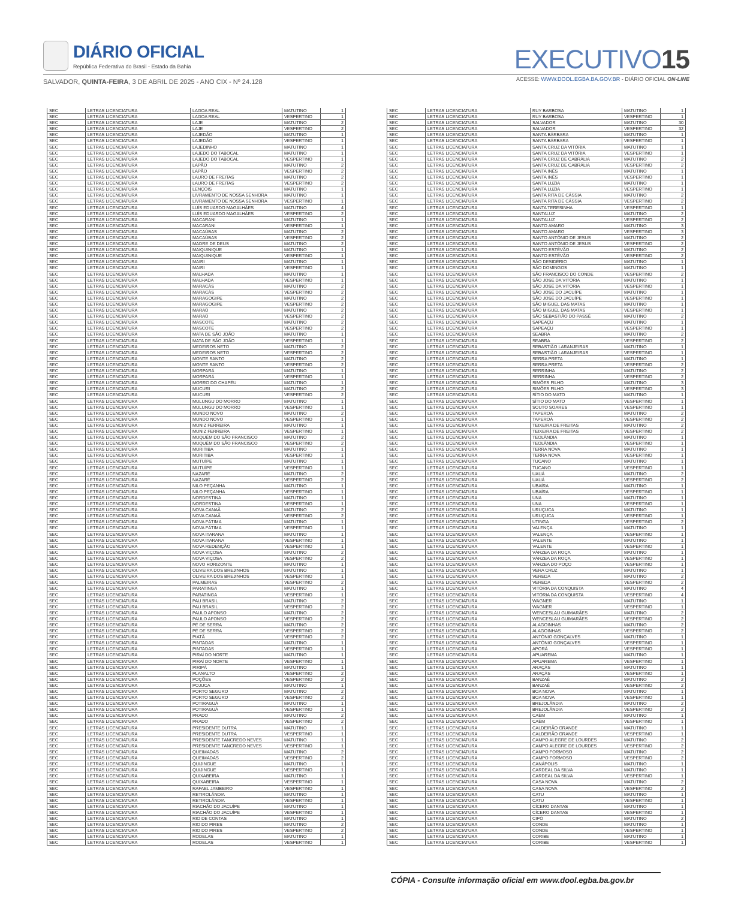DIÁRIO OFICIAL
República Federativa do Brasil - Estado da Bahia
EXECUTIVO15
SALVADOR, QUINTA-FEIRA, 3 DE ABRIL DE 2025 - ANO CIX - Nº 24.128
ACESSE: WWW.DOOL.EGBA.BA.GOV.BR - DIÁRIO OFICIAL ON-LINE
| SEC | LETRAS LICENCIATURA | LAGOA REAL | MATUTINO | 1 |
| SEC | LETRAS LICENCIATURA | LAGOA REAL | VESPERTINO | 1 |
| SEC | LETRAS LICENCIATURA | LAJE | MATUTINO | 2 |
| SEC | LETRAS LICENCIATURA | LAJE | VESPERTINO | 2 |
| SEC | LETRAS LICENCIATURA | LAJEDÃO | MATUTINO | 1 |
| SEC | LETRAS LICENCIATURA | LAJEDÃO | VESPERTINO | 1 |
| SEC | LETRAS LICENCIATURA | LAJEDINHO | MATUTINO | 1 |
| SEC | LETRAS LICENCIATURA | LAJEDO DO TABOCAL | MATUTINO | 1 |
| SEC | LETRAS LICENCIATURA | LAJEDO DO TABOCAL | VESPERTINO | 1 |
| SEC | LETRAS LICENCIATURA | LAPÃO | MATUTINO | 2 |
| SEC | LETRAS LICENCIATURA | LAPÃO | VESPERTINO | 2 |
| SEC | LETRAS LICENCIATURA | LAURO DE FREITAS | MATUTINO | 2 |
| SEC | LETRAS LICENCIATURA | LAURO DE FREITAS | VESPERTINO | 2 |
| SEC | LETRAS LICENCIATURA | LENÇÓIS | MATUTINO | 1 |
| SEC | LETRAS LICENCIATURA | LIVRAMENTO DE NOSSA SENHORA | MATUTINO | 1 |
| SEC | LETRAS LICENCIATURA | LIVRAMENTO DE NOSSA SENHORA | VESPERTINO | 1 |
| SEC | LETRAS LICENCIATURA | LUÍS EDUARDO MAGALHÃES | MATUTINO | 4 |
| SEC | LETRAS LICENCIATURA | LUÍS EDUARDO MAGALHÃES | VESPERTINO | 2 |
| SEC | LETRAS LICENCIATURA | MACARANI | MATUTINO | 1 |
| SEC | LETRAS LICENCIATURA | MACARANI | VESPERTINO | 1 |
| SEC | LETRAS LICENCIATURA | MACAÚBAS | MATUTINO | 2 |
| SEC | LETRAS LICENCIATURA | MACAÚBAS | VESPERTINO | 2 |
| SEC | LETRAS LICENCIATURA | MADRE DE DEUS | MATUTINO | 2 |
| SEC | LETRAS LICENCIATURA | MAIQUINIQUE | MATUTINO | 1 |
| SEC | LETRAS LICENCIATURA | MAIQUINIQUE | VESPERTINO | 1 |
| SEC | LETRAS LICENCIATURA | MAIRI | MATUTINO | 1 |
| SEC | LETRAS LICENCIATURA | MAIRI | VESPERTINO | 1 |
| SEC | LETRAS LICENCIATURA | MALHADA | MATUTINO | 1 |
| SEC | LETRAS LICENCIATURA | MALHADA | VESPERTINO | 1 |
| SEC | LETRAS LICENCIATURA | MARACÁS | MATUTINO | 2 |
| SEC | LETRAS LICENCIATURA | MARACÁS | VESPERTINO | 2 |
| SEC | LETRAS LICENCIATURA | MARAGOGIPE | MATUTINO | 2 |
| SEC | LETRAS LICENCIATURA | MARAGOGIPE | VESPERTINO | 2 |
| SEC | LETRAS LICENCIATURA | MARAÚ | MATUTINO | 2 |
| SEC | LETRAS LICENCIATURA | MARAÚ | VESPERTINO | 2 |
| SEC | LETRAS LICENCIATURA | MASCOTE | MATUTINO | 2 |
| SEC | LETRAS LICENCIATURA | MASCOTE | VESPERTINO | 2 |
| SEC | LETRAS LICENCIATURA | MATA DE SÃO JOÃO | MATUTINO | 1 |
| SEC | LETRAS LICENCIATURA | MATA DE SÃO JOÃO | VESPERTINO | 1 |
| SEC | LETRAS LICENCIATURA | MEDEIROS NETO | MATUTINO | 2 |
| SEC | LETRAS LICENCIATURA | MEDEIROS NETO | VESPERTINO | 2 |
| SEC | LETRAS LICENCIATURA | MONTE SANTO | MATUTINO | 2 |
| SEC | LETRAS LICENCIATURA | MONTE SANTO | VESPERTINO | 2 |
| SEC | LETRAS LICENCIATURA | MORPARÁ | MATUTINO | 1 |
| SEC | LETRAS LICENCIATURA | MORPARÁ | VESPERTINO | 1 |
| SEC | LETRAS LICENCIATURA | MORRO DO CHAPÉU | MATUTINO | 1 |
| SEC | LETRAS LICENCIATURA | MUCURI | MATUTINO | 2 |
| SEC | LETRAS LICENCIATURA | MUCURI | VESPERTINO | 2 |
| SEC | LETRAS LICENCIATURA | MULUNGU DO MORRO | MATUTINO | 1 |
| SEC | LETRAS LICENCIATURA | MULUNGU DO MORRO | VESPERTINO | 1 |
| SEC | LETRAS LICENCIATURA | MUNDO NOVO | MATUTINO | 2 |
| SEC | LETRAS LICENCIATURA | MUNDO NOVO | VESPERTINO | 1 |
| SEC | LETRAS LICENCIATURA | MUNIZ FERREIRA | MATUTINO | 1 |
| SEC | LETRAS LICENCIATURA | MUNIZ FERREIRA | VESPERTINO | 1 |
| SEC | LETRAS LICENCIATURA | MUQUÉM DO SÃO FRANCISCO | MATUTINO | 2 |
| SEC | LETRAS LICENCIATURA | MUQUÉM DO SÃO FRANCISCO | VESPERTINO | 2 |
| SEC | LETRAS LICENCIATURA | MURITIBA | MATUTINO | 1 |
| SEC | LETRAS LICENCIATURA | MURITIBA | VESPERTINO | 1 |
| SEC | LETRAS LICENCIATURA | MUTUÍPE | MATUTINO | 1 |
| SEC | LETRAS LICENCIATURA | MUTUÍPE | VESPERTINO | 1 |
| SEC | LETRAS LICENCIATURA | NAZARÉ | MATUTINO | 2 |
| SEC | LETRAS LICENCIATURA | NAZARÉ | VESPERTINO | 2 |
| SEC | LETRAS LICENCIATURA | NILO PEÇANHA | MATUTINO | 1 |
| SEC | LETRAS LICENCIATURA | NILO PEÇANHA | VESPERTINO | 1 |
| SEC | LETRAS LICENCIATURA | NORDESTINA | MATUTINO | 1 |
| SEC | LETRAS LICENCIATURA | NORDESTINA | VESPERTINO | 1 |
| SEC | LETRAS LICENCIATURA | NOVA CANAÃ | MATUTINO | 2 |
| SEC | LETRAS LICENCIATURA | NOVA CANAÃ | VESPERTINO | 2 |
| SEC | LETRAS LICENCIATURA | NOVA FÁTIMA | MATUTINO | 1 |
| SEC | LETRAS LICENCIATURA | NOVA FÁTIMA | VESPERTINO | 1 |
| SEC | LETRAS LICENCIATURA | NOVA ITARANA | MATUTINO | 1 |
| SEC | LETRAS LICENCIATURA | NOVA ITARANA | VESPERTINO | 1 |
| SEC | LETRAS LICENCIATURA | NOVA REDENÇÃO | VESPERTINO | 1 |
| SEC | LETRAS LICENCIATURA | NOVA VIÇOSA | MATUTINO | 2 |
| SEC | LETRAS LICENCIATURA | NOVA VIÇOSA | VESPERTINO | 2 |
| SEC | LETRAS LICENCIATURA | NOVO HORIZONTE | MATUTINO | 1 |
| SEC | LETRAS LICENCIATURA | OLIVEIRA DOS BREJINHOS | MATUTINO | 1 |
| SEC | LETRAS LICENCIATURA | OLIVEIRA DOS BREJINHOS | VESPERTINO | 1 |
| SEC | LETRAS LICENCIATURA | PALMEIRAS | VESPERTINO | 2 |
| SEC | LETRAS LICENCIATURA | PARATINGA | MATUTINO | 1 |
| SEC | LETRAS LICENCIATURA | PARATINGA | VESPERTINO | 1 |
| SEC | LETRAS LICENCIATURA | PAU BRASIL | MATUTINO | 2 |
| SEC | LETRAS LICENCIATURA | PAU BRASIL | VESPERTINO | 2 |
| SEC | LETRAS LICENCIATURA | PAULO AFONSO | MATUTINO | 2 |
| SEC | LETRAS LICENCIATURA | PAULO AFONSO | VESPERTINO | 2 |
| SEC | LETRAS LICENCIATURA | PÉ DE SERRA | MATUTINO | 2 |
| SEC | LETRAS LICENCIATURA | PÉ DE SERRA | VESPERTINO | 2 |
| SEC | LETRAS LICENCIATURA | PIATÃ | VESPERTINO | 2 |
| SEC | LETRAS LICENCIATURA | PINTADAS | MATUTINO | 1 |
| SEC | LETRAS LICENCIATURA | PINTADAS | VESPERTINO | 1 |
| SEC | LETRAS LICENCIATURA | PIRAÍ DO NORTE | MATUTINO | 1 |
| SEC | LETRAS LICENCIATURA | PIRAÍ DO NORTE | VESPERTINO | 1 |
| SEC | LETRAS LICENCIATURA | PIRIPÁ | MATUTINO | 1 |
| SEC | LETRAS LICENCIATURA | PLANALTO | VESPERTINO | 2 |
| SEC | LETRAS LICENCIATURA | POÇÕES | VESPERTINO | 2 |
| SEC | LETRAS LICENCIATURA | POJUCA | MATUTINO | 1 |
| SEC | LETRAS LICENCIATURA | PORTO SEGURO | MATUTINO | 2 |
| SEC | LETRAS LICENCIATURA | PORTO SEGURO | VESPERTINO | 2 |
| SEC | LETRAS LICENCIATURA | POTIRAGUÁ | MATUTINO | 1 |
| SEC | LETRAS LICENCIATURA | POTIRAGUÁ | VESPERTINO | 1 |
| SEC | LETRAS LICENCIATURA | PRADO | MATUTINO | 2 |
| SEC | LETRAS LICENCIATURA | PRADO | VESPERTINO | 2 |
| SEC | LETRAS LICENCIATURA | PRESIDENTE DUTRA | MATUTINO | 1 |
| SEC | LETRAS LICENCIATURA | PRESIDENTE DUTRA | VESPERTINO | 1 |
| SEC | LETRAS LICENCIATURA | PRESIDENTE TANCREDO NEVES | MATUTINO | 1 |
| SEC | LETRAS LICENCIATURA | PRESIDENTE TANCREDO NEVES | VESPERTINO | 1 |
| SEC | LETRAS LICENCIATURA | QUEIMADAS | MATUTINO | 2 |
| SEC | LETRAS LICENCIATURA | QUEIMADAS | VESPERTINO | 2 |
| SEC | LETRAS LICENCIATURA | QUIJINGUE | MATUTINO | 1 |
| SEC | LETRAS LICENCIATURA | QUIJINGUE | VESPERTINO | 1 |
| SEC | LETRAS LICENCIATURA | QUIXABEIRA | MATUTINO | 1 |
| SEC | LETRAS LICENCIATURA | QUIXABEIRA | VESPERTINO | 1 |
| SEC | LETRAS LICENCIATURA | RAFAEL JAMBEIRO | VESPERTINO | 1 |
| SEC | LETRAS LICENCIATURA | RETIROLÂNDIA | MATUTINO | 1 |
| SEC | LETRAS LICENCIATURA | RETIROLÂNDIA | VESPERTINO | 1 |
| SEC | LETRAS LICENCIATURA | RIACHÃO DO JACUÍPE | MATUTINO | 1 |
| SEC | LETRAS LICENCIATURA | RIACHÃO DO JACUÍPE | VESPERTINO | 1 |
| SEC | LETRAS LICENCIATURA | RIO DE CONTAS | MATUTINO | 1 |
| SEC | LETRAS LICENCIATURA | RIO DO PIRES | MATUTINO | 2 |
| SEC | LETRAS LICENCIATURA | RIO DO PIRES | VESPERTINO | 2 |
| SEC | LETRAS LICENCIATURA | RODELAS | MATUTINO | 1 |
| SEC | LETRAS LICENCIATURA | RODELAS | VESPERTINO | 1 |
| SEC | LETRAS LICENCIATURA | RUY BARBOSA | MATUTINO | 1 |
| SEC | LETRAS LICENCIATURA | RUY BARBOSA | VESPERTINO | 1 |
| SEC | LETRAS LICENCIATURA | SALVADOR | MATUTINO | 30 |
| SEC | LETRAS LICENCIATURA | SALVADOR | VESPERTINO | 32 |
| SEC | LETRAS LICENCIATURA | SANTA BÁRBARA | MATUTINO | 1 |
| SEC | LETRAS LICENCIATURA | SANTA BÁRBARA | VESPERTINO | 1 |
| SEC | LETRAS LICENCIATURA | SANTA CRUZ DA VITÓRIA | MATUTINO | 1 |
| SEC | LETRAS LICENCIATURA | SANTA CRUZ DA VITÓRIA | VESPERTINO | 1 |
| SEC | LETRAS LICENCIATURA | SANTA CRUZ DE CABRÁLIA | MATUTINO | 2 |
| SEC | LETRAS LICENCIATURA | SANTA CRUZ DE CABRÁLIA | VESPERTINO | 2 |
| SEC | LETRAS LICENCIATURA | SANTA INÊS | MATUTINO | 1 |
| SEC | LETRAS LICENCIATURA | SANTA INÊS | VESPERTINO | 1 |
| SEC | LETRAS LICENCIATURA | SANTA LUZIA | MATUTINO | 1 |
| SEC | LETRAS LICENCIATURA | SANTA LUZIA | VESPERTINO | 1 |
| SEC | LETRAS LICENCIATURA | SANTA RITA DE CÁSSIA | MATUTINO | 2 |
| SEC | LETRAS LICENCIATURA | SANTA RITA DE CÁSSIA | VESPERTINO | 2 |
| SEC | LETRAS LICENCIATURA | SANTA TERESINHA | VESPERTINO | 1 |
| SEC | LETRAS LICENCIATURA | SANTALUZ | MATUTINO | 2 |
| SEC | LETRAS LICENCIATURA | SANTALUZ | VESPERTINO | 2 |
| SEC | LETRAS LICENCIATURA | SANTO AMARO | MATUTINO | 3 |
| SEC | LETRAS LICENCIATURA | SANTO AMARO | VESPERTINO | 3 |
| SEC | LETRAS LICENCIATURA | SANTO ANTÔNIO DE JESUS | MATUTINO | 2 |
| SEC | LETRAS LICENCIATURA | SANTO ANTÔNIO DE JESUS | VESPERTINO | 2 |
| SEC | LETRAS LICENCIATURA | SANTO ESTÊVÃO | MATUTINO | 2 |
| SEC | LETRAS LICENCIATURA | SANTO ESTÊVÃO | VESPERTINO | 2 |
| SEC | LETRAS LICENCIATURA | SÃO DESIDÉRIO | MATUTINO | 1 |
| SEC | LETRAS LICENCIATURA | SÃO DOMINGOS | MATUTINO | 1 |
| SEC | LETRAS LICENCIATURA | SÃO FRANCISCO DO CONDE | VESPERTINO | 2 |
| SEC | LETRAS LICENCIATURA | SÃO JOSÉ DA VITÓRIA | MATUTINO | 1 |
| SEC | LETRAS LICENCIATURA | SÃO JOSÉ DA VITÓRIA | VESPERTINO | 1 |
| SEC | LETRAS LICENCIATURA | SÃO JOSÉ DO JACUÍPE | MATUTINO | 1 |
| SEC | LETRAS LICENCIATURA | SÃO JOSÉ DO JACUÍPE | VESPERTINO | 1 |
| SEC | LETRAS LICENCIATURA | SÃO MIGUEL DAS MATAS | MATUTINO | 1 |
| SEC | LETRAS LICENCIATURA | SÃO MIGUEL DAS MATAS | VESPERTINO | 1 |
| SEC | LETRAS LICENCIATURA | SÃO SEBASTIÃO DO PASSÉ | MATUTINO | 2 |
| SEC | LETRAS LICENCIATURA | SAPEAÇU | MATUTINO | 1 |
| SEC | LETRAS LICENCIATURA | SAPEAÇU | VESPERTINO | 1 |
| SEC | LETRAS LICENCIATURA | SEABRA | MATUTINO | 2 |
| SEC | LETRAS LICENCIATURA | SEABRA | VESPERTINO | 2 |
| SEC | LETRAS LICENCIATURA | SEBASTIÃO LARANJEIRAS | MATUTINO | 1 |
| SEC | LETRAS LICENCIATURA | SEBASTIÃO LARANJEIRAS | VESPERTINO | 1 |
| SEC | LETRAS LICENCIATURA | SERRA PRETA | MATUTINO | 1 |
| SEC | LETRAS LICENCIATURA | SERRA PRETA | VESPERTINO | 2 |
| SEC | LETRAS LICENCIATURA | SERRINHA | MATUTINO | 2 |
| SEC | LETRAS LICENCIATURA | SERRINHA | VESPERTINO | 2 |
| SEC | LETRAS LICENCIATURA | SIMÕES FILHO | MATUTINO | 3 |
| SEC | LETRAS LICENCIATURA | SIMÕES FILHO | VESPERTINO | 3 |
| SEC | LETRAS LICENCIATURA | SÍTIO DO MATO | MATUTINO | 1 |
| SEC | LETRAS LICENCIATURA | SÍTIO DO MATO | VESPERTINO | 1 |
| SEC | LETRAS LICENCIATURA | SOUTO SOARES | VESPERTINO | 1 |
| SEC | LETRAS LICENCIATURA | TAPEROÁ | MATUTINO | 2 |
| SEC | LETRAS LICENCIATURA | TAPEROÁ | VESPERTINO | 2 |
| SEC | LETRAS LICENCIATURA | TEIXEIRA DE FREITAS | MATUTINO | 2 |
| SEC | LETRAS LICENCIATURA | TEIXEIRA DE FREITAS | VESPERTINO | 2 |
| SEC | LETRAS LICENCIATURA | TEOLÂNDIA | MATUTINO | 1 |
| SEC | LETRAS LICENCIATURA | TEOLÂNDIA | VESPERTINO | 1 |
| SEC | LETRAS LICENCIATURA | TERRA NOVA | MATUTINO | 1 |
| SEC | LETRAS LICENCIATURA | TERRA NOVA | VESPERTINO | 1 |
| SEC | LETRAS LICENCIATURA | TUCANO | MATUTINO | 1 |
| SEC | LETRAS LICENCIATURA | TUCANO | VESPERTINO | 1 |
| SEC | LETRAS LICENCIATURA | UAUÁ | MATUTINO | 2 |
| SEC | LETRAS LICENCIATURA | UAUÁ | VESPERTINO | 2 |
| SEC | LETRAS LICENCIATURA | UBAÍRA | MATUTINO | 1 |
| SEC | LETRAS LICENCIATURA | UBAÍRA | VESPERTINO | 1 |
| SEC | LETRAS LICENCIATURA | UNA | MATUTINO | 1 |
| SEC | LETRAS LICENCIATURA | UNA | VESPERTINO | 1 |
| SEC | LETRAS LICENCIATURA | URUÇUCA | MATUTINO | 1 |
| SEC | LETRAS LICENCIATURA | URUÇUCA | VESPERTINO | 1 |
| SEC | LETRAS LICENCIATURA | UTINGA | VESPERTINO | 2 |
| SEC | LETRAS LICENCIATURA | VALENÇA | MATUTINO | 1 |
| SEC | LETRAS LICENCIATURA | VALENÇA | VESPERTINO | 1 |
| SEC | LETRAS LICENCIATURA | VALENTE | MATUTINO | 1 |
| SEC | LETRAS LICENCIATURA | VALENTE | VESPERTINO | 1 |
| SEC | LETRAS LICENCIATURA | VÁRZEA DA ROÇA | MATUTINO | 1 |
| SEC | LETRAS LICENCIATURA | VÁRZEA DA ROÇA | VESPERTINO | 1 |
| SEC | LETRAS LICENCIATURA | VÁRZEA DO POÇO | VESPERTINO | 1 |
| SEC | LETRAS LICENCIATURA | VERA CRUZ | MATUTINO | 1 |
| SEC | LETRAS LICENCIATURA | VEREDA | MATUTINO | 2 |
| SEC | LETRAS LICENCIATURA | VEREDA | VESPERTINO | 2 |
| SEC | LETRAS LICENCIATURA | VITÓRIA DA CONQUISTA | MATUTINO | 4 |
| SEC | LETRAS LICENCIATURA | VITÓRIA DA CONQUISTA | VESPERTINO | 4 |
| SEC | LETRAS LICENCIATURA | WAGNER | MATUTINO | 1 |
| SEC | LETRAS LICENCIATURA | WAGNER | VESPERTINO | 1 |
| SEC | LETRAS LICENCIATURA | WENCESLAU GUIMARÃES | MATUTINO | 2 |
| SEC | LETRAS LICENCIATURA | WENCESLAU GUIMARÃES | VESPERTINO | 2 |
| SEC | LETRAS LICENCIATURA | ALAGOINHAS | MATUTINO | 2 |
| SEC | LETRAS LICENCIATURA | ALAGOINHAS | VESPERTINO | 2 |
| SEC | LETRAS LICENCIATURA | ANTÔNIO GONÇALVES | MATUTINO | 1 |
| SEC | LETRAS LICENCIATURA | ANTÔNIO GONÇALVES | VESPERTINO | 1 |
| SEC | LETRAS LICENCIATURA | APORÁ | VESPERTINO | 1 |
| SEC | LETRAS LICENCIATURA | APUAREMA | MATUTINO | 1 |
| SEC | LETRAS LICENCIATURA | APUAREMA | VESPERTINO | 1 |
| SEC | LETRAS LICENCIATURA | ARAÇÁS | MATUTINO | 1 |
| SEC | LETRAS LICENCIATURA | ARAÇÁS | VESPERTINO | 1 |
| SEC | LETRAS LICENCIATURA | BANZAÊ | MATUTINO | 2 |
| SEC | LETRAS LICENCIATURA | BANZAÊ | VESPERTINO | 2 |
| SEC | LETRAS LICENCIATURA | BOA NOVA | MATUTINO | 1 |
| SEC | LETRAS LICENCIATURA | BOA NOVA | VESPERTINO | 1 |
| SEC | LETRAS LICENCIATURA | BREJOLÂNDIA | MATUTINO | 2 |
| SEC | LETRAS LICENCIATURA | BREJOLÂNDIA | VESPERTINO | 2 |
| SEC | LETRAS LICENCIATURA | CAÉM | MATUTINO | 1 |
| SEC | LETRAS LICENCIATURA | CAÉM | VESPERTINO | 1 |
| SEC | LETRAS LICENCIATURA | CALDEIRÃO GRANDE | MATUTINO | 1 |
| SEC | LETRAS LICENCIATURA | CALDEIRÃO GRANDE | VESPERTINO | 1 |
| SEC | LETRAS LICENCIATURA | CAMPO ALEGRE DE LOURDES | MATUTINO | 2 |
| SEC | LETRAS LICENCIATURA | CAMPO ALEGRE DE LOURDES | VESPERTINO | 2 |
| SEC | LETRAS LICENCIATURA | CAMPO FORMOSO | MATUTINO | 2 |
| SEC | LETRAS LICENCIATURA | CAMPO FORMOSO | VESPERTINO | 2 |
| SEC | LETRAS LICENCIATURA | CANÁPOLIS | MATUTINO | 1 |
| SEC | LETRAS LICENCIATURA | CARDEAL DA SILVA | MATUTINO | 1 |
| SEC | LETRAS LICENCIATURA | CARDEAL DA SILVA | VESPERTINO | 1 |
| SEC | LETRAS LICENCIATURA | CASA NOVA | MATUTINO | 2 |
| SEC | LETRAS LICENCIATURA | CASA NOVA | VESPERTINO | 2 |
| SEC | LETRAS LICENCIATURA | CATU | MATUTINO | 1 |
| SEC | LETRAS LICENCIATURA | CATU | VESPERTINO | 1 |
| SEC | LETRAS LICENCIATURA | CÍCERO DANTAS | MATUTINO | 1 |
| SEC | LETRAS LICENCIATURA | CÍCERO DANTAS | VESPERTINO | 1 |
| SEC | LETRAS LICENCIATURA | CIPÓ | MATUTINO | 2 |
| SEC | LETRAS LICENCIATURA | CONDE | MATUTINO | 1 |
| SEC | LETRAS LICENCIATURA | CONDE | VESPERTINO | 1 |
| SEC | LETRAS LICENCIATURA | CORIBE | MATUTINO | 1 |
| SEC | LETRAS LICENCIATURA | CORIBE | VESPERTINO | 1 |
CÓPIA - Consulte informação oficial em www.dool.egba.ba.gov.br